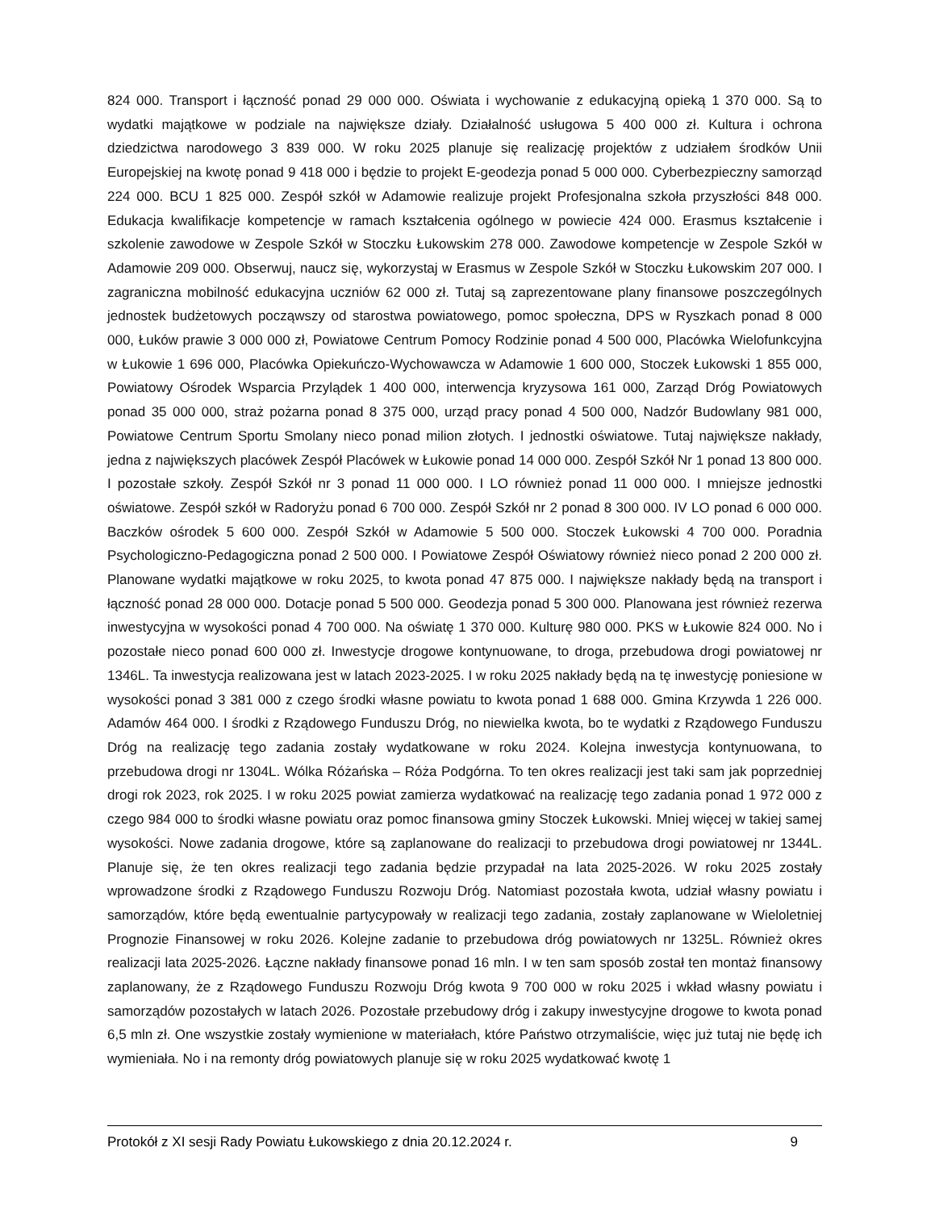824 000. Transport i łączność ponad 29 000 000. Oświata i wychowanie z edukacyjną opieką 1 370 000. Są to wydatki majątkowe w podziale na największe działy. Działalność usługowa 5 400 000 zł. Kultura i ochrona dziedzictwa narodowego 3 839 000. W roku 2025 planuje się realizację projektów z udziałem środków Unii Europejskiej na kwotę ponad 9 418 000 i będzie to projekt E-geodezja ponad 5 000 000. Cyberbezpieczny samorząd 224 000. BCU 1 825 000. Zespół szkół w Adamowie realizuje projekt Profesjonalna szkoła przyszłości 848 000. Edukacja kwalifikacje kompetencje w ramach kształcenia ogólnego w powiecie 424 000. Erasmus kształcenie i szkolenie zawodowe w Zespole Szkół w Stoczku Łukowskim 278 000. Zawodowe kompetencje w Zespole Szkół w Adamowie 209 000. Obserwuj, naucz się, wykorzystaj w Erasmus w Zespole Szkół w Stoczku Łukowskim 207 000. I zagraniczna mobilność edukacyjna uczniów 62 000 zł. Tutaj są zaprezentowane plany finansowe poszczególnych jednostek budżetowych począwszy od starostwa powiatowego, pomoc społeczna, DPS w Ryszkach ponad 8 000 000, Łuków prawie 3 000 000 zł, Powiatowe Centrum Pomocy Rodzinie ponad 4 500 000, Placówka Wielofunkcyjna w Łukowie 1 696 000, Placówka Opiekuńczo-Wychowawcza w Adamowie 1 600 000, Stoczek Łukowski 1 855 000, Powiatowy Ośrodek Wsparcia Przylądek 1 400 000, interwencja kryzysowa 161 000, Zarząd Dróg Powiatowych ponad 35 000 000, straż pożarna ponad 8 375 000, urząd pracy ponad 4 500 000, Nadzór Budowlany 981 000, Powiatowe Centrum Sportu Smolany nieco ponad milion złotych. I jednostki oświatowe. Tutaj największe nakłady, jedna z największych placówek Zespół Placówek w Łukowie ponad 14 000 000. Zespół Szkół Nr 1 ponad 13 800 000. I pozostałe szkoły. Zespół Szkół nr 3 ponad 11 000 000. I LO również ponad 11 000 000. I mniejsze jednostki oświatowe. Zespół szkół w Radoryżu ponad 6 700 000. Zespół Szkół nr 2 ponad 8 300 000. IV LO ponad 6 000 000. Baczków ośrodek 5 600 000. Zespół Szkół w Adamowie 5 500 000. Stoczek Łukowski 4 700 000. Poradnia Psychologiczno-Pedagogiczna ponad 2 500 000. I Powiatowe Zespół Oświatowy również nieco ponad 2 200 000 zł. Planowane wydatki majątkowe w roku 2025, to kwota ponad 47 875 000. I największe nakłady będą na transport i łączność ponad 28 000 000. Dotacje ponad 5 500 000. Geodezja ponad 5 300 000. Planowana jest również rezerwa inwestycyjna w wysokości ponad 4 700 000. Na oświatę 1 370 000. Kulturę 980 000. PKS w Łukowie 824 000. No i pozostałe nieco ponad 600 000 zł. Inwestycje drogowe kontynuowane, to droga, przebudowa drogi powiatowej nr 1346L. Ta inwestycja realizowana jest w latach 2023-2025. I w roku 2025 nakłady będą na tę inwestycję poniesione w wysokości ponad 3 381 000 z czego środki własne powiatu to kwota ponad 1 688 000. Gmina Krzywda 1 226 000. Adamów 464 000. I środki z Rządowego Funduszu Dróg, no niewielka kwota, bo te wydatki z Rządowego Funduszu Dróg na realizację tego zadania zostały wydatkowane w roku 2024. Kolejna inwestycja kontynuowana, to przebudowa drogi nr 1304L. Wólka Różańska – Róża Podgórna. To ten okres realizacji jest taki sam jak poprzedniej drogi rok 2023, rok 2025. I w roku 2025 powiat zamierza wydatkować na realizację tego zadania ponad 1 972 000 z czego 984 000 to środki własne powiatu oraz pomoc finansowa gminy Stoczek Łukowski. Mniej więcej w takiej samej wysokości. Nowe zadania drogowe, które są zaplanowane do realizacji to przebudowa drogi powiatowej nr 1344L. Planuje się, że ten okres realizacji tego zadania będzie przypadał na lata 2025-2026. W roku 2025 zostały wprowadzone środki z Rządowego Funduszu Rozwoju Dróg. Natomiast pozostała kwota, udział własny powiatu i samorządów, które będą ewentualnie partycypowały w realizacji tego zadania, zostały zaplanowane w Wieloletniej Prognozie Finansowej w roku 2026. Kolejne zadanie to przebudowa dróg powiatowych nr 1325L. Również okres realizacji lata 2025-2026. Łączne nakłady finansowe ponad 16 mln. I w ten sam sposób został ten montaż finansowy zaplanowany, że z Rządowego Funduszu Rozwoju Dróg kwota 9 700 000 w roku 2025 i wkład własny powiatu i samorządów pozostałych w latach 2026. Pozostałe przebudowy dróg i zakupy inwestycyjne drogowe to kwota ponad 6,5 mln zł. One wszystkie zostały wymienione w materiałach, które Państwo otrzymaliście, więc już tutaj nie będę ich wymieniała. No i na remonty dróg powiatowych planuje się w roku 2025 wydatkować kwotę 1
Protokół z XI sesji Rady Powiatu Łukowskiego z dnia 20.12.2024 r. 9